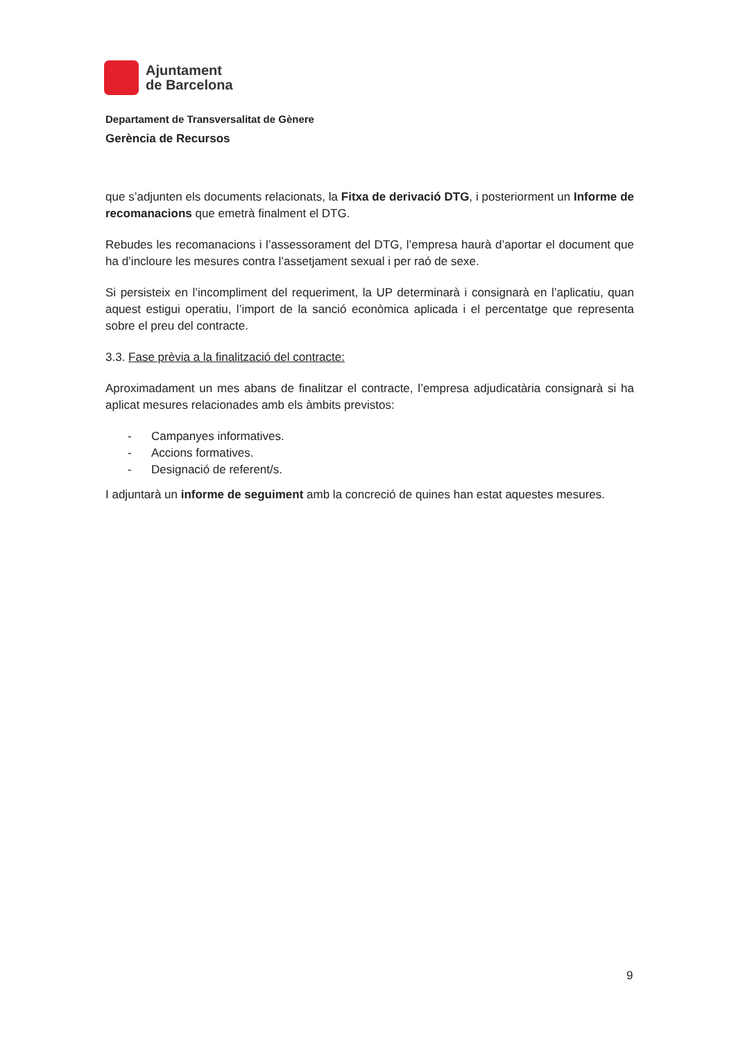Ajuntament
de Barcelona
Departament de Transversalitat de Gènere
Gerència de Recursos
que s’adjunten els documents relacionats, la Fitxa de derivació DTG, i posteriorment un Informe de recomanacions que emetrà finalment el DTG.
Rebudes les recomanacions i l’assessorament del DTG, l’empresa haurà d’aportar el document que ha d’incloure les mesures contra l’assetjament sexual i per raó de sexe.
Si persisteix en l’incompliment del requeriment, la UP determinarà i consignarà en l’aplicatiu, quan aquest estigui operatiu, l’import de la sanció econòmica aplicada i el percentatge que representa sobre el preu del contracte.
3.3. Fase prèvia a la finalització del contracte:
Aproximadament un mes abans de finalitzar el contracte, l’empresa adjudicatària consignarà si ha aplicat mesures relacionades amb els àmbits previstos:
- Campanyes informatives.
- Accions formatives.
- Designació de referent/s.
I adjuntarà un informe de seguiment amb la concreció de quines han estat aquestes mesures.
9